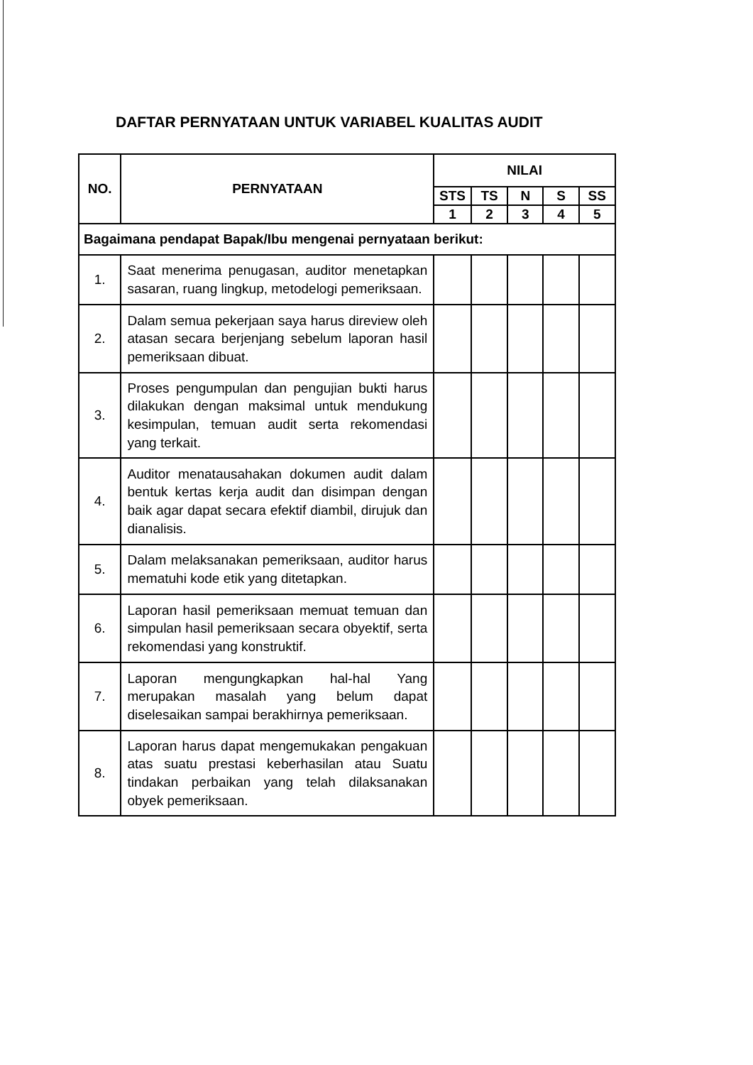DAFTAR PERNYATAAN UNTUK VARIABEL KUALITAS AUDIT
| NO. | PERNYATAAN | NILAI | | | | |
| --- | --- | --- | --- | --- | --- | --- |
| | | STS | TS | N | S | SS |
| | | 1 | 2 | 3 | 4 | 5 |
| Bagaimana pendapat Bapak/Ibu mengenai pernyataan berikut: | | | | | | |
| 1. | Saat menerima penugasan, auditor menetapkan sasaran, ruang lingkup, metodelogi pemeriksaan. | | | | | |
| 2. | Dalam semua pekerjaan saya harus direview oleh atasan secara berjenjang sebelum laporan hasil pemeriksaan dibuat. | | | | | |
| 3. | Proses pengumpulan dan pengujian bukti harus dilakukan dengan maksimal untuk mendukung kesimpulan, temuan audit serta rekomendasi yang terkait. | | | | | |
| 4. | Auditor menatausahakan dokumen audit dalam bentuk kertas kerja audit dan disimpan dengan baik agar dapat secara efektif diambil, dirujuk dan dianalisis. | | | | | |
| 5. | Dalam melaksanakan pemeriksaan, auditor harus mematuhi kode etik yang ditetapkan. | | | | | |
| 6. | Laporan hasil pemeriksaan memuat temuan dan simpulan hasil pemeriksaan secara obyektif, serta rekomendasi yang konstruktif. | | | | | |
| 7. | Laporan mengungkapkan hal-hal Yang merupakan masalah yang belum dapat diselesaikan sampai berakhirnya pemeriksaan. | | | | | |
| 8. | Laporan harus dapat mengemukakan pengakuan atas suatu prestasi keberhasilan atau Suatu tindakan perbaikan yang telah dilaksanakan obyek pemeriksaan. | | | | | |